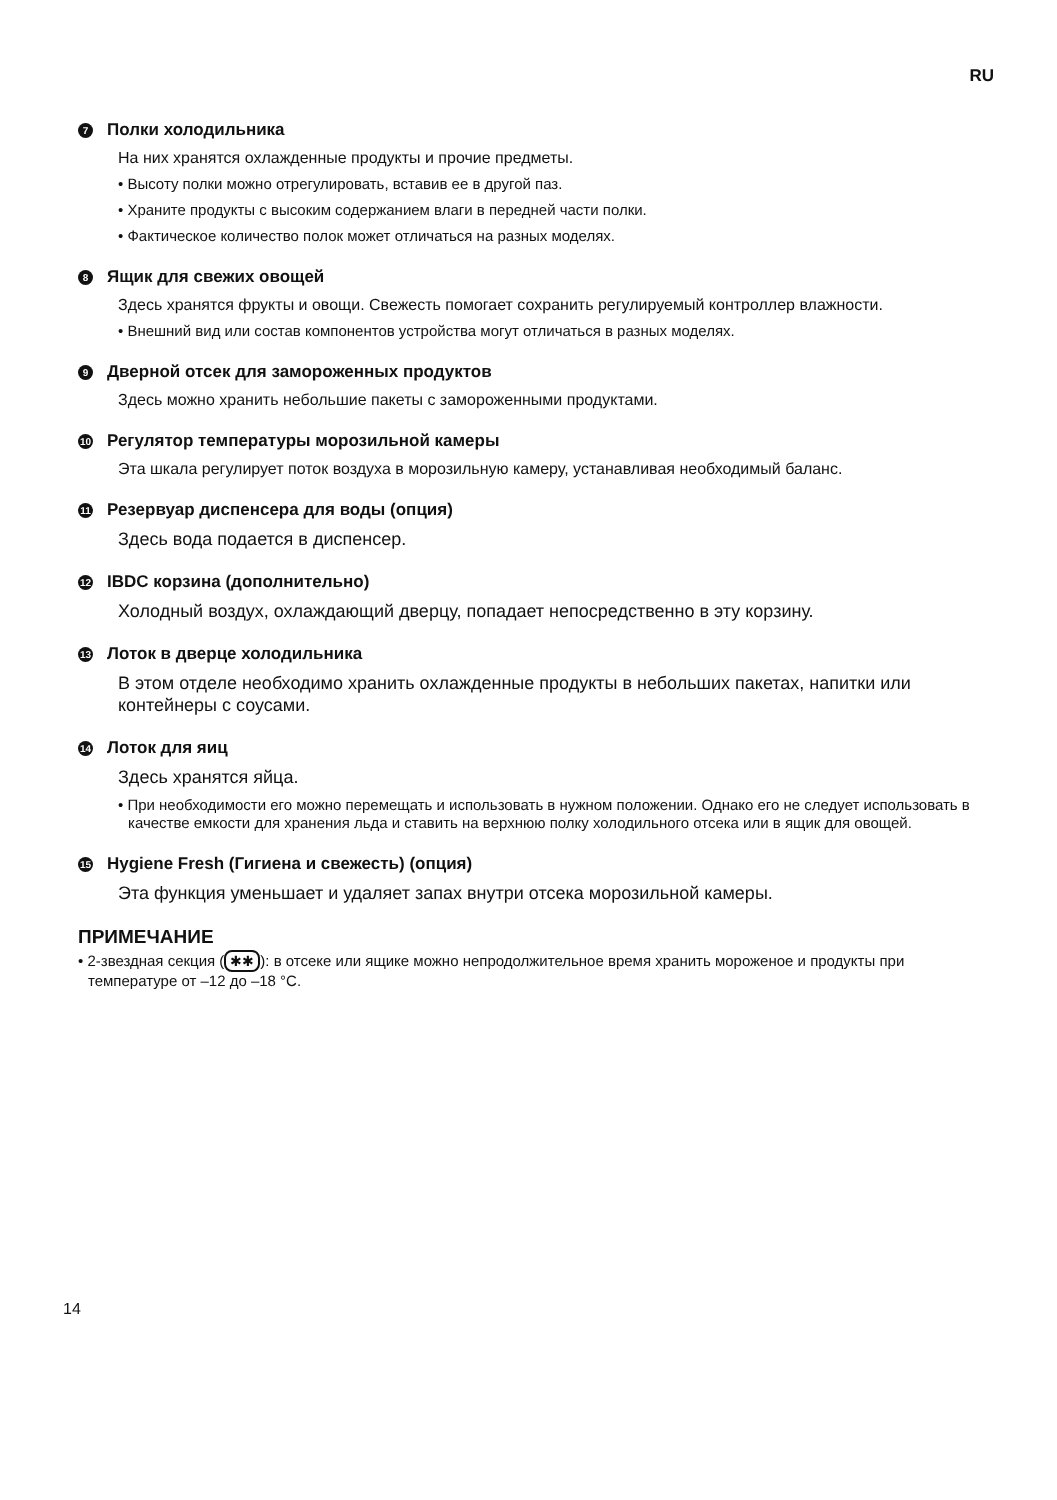RU
7 Полки холодильника
На них хранятся охлажденные продукты и прочие предметы.
• Высоту полки можно отрегулировать, вставив ее в другой паз.
• Храните продукты с высоким содержанием влаги в передней части полки.
• Фактическое количество полок может отличаться на разных моделях.
8 Ящик для свежих овощей
Здесь хранятся фрукты и овощи. Свежесть помогает сохранить регулируемый контроллер влажности.
• Внешний вид или состав компонентов устройства могут отличаться в разных моделях.
9 Дверной отсек для замороженных продуктов
Здесь можно хранить небольшие пакеты с замороженными продуктами.
10 Регулятор температуры морозильной камеры
Эта шкала регулирует поток воздуха в морозильную камеру, устанавливая необходимый баланс.
11 Резервуар диспенсера для воды (опция)
Здесь вода подается в диспенсер.
12 IBDC корзина (дополнительно)
Холодный воздух, охлаждающий дверцу, попадает непосредственно в эту корзину.
13 Лоток в дверце холодильника
В этом отделе необходимо хранить охлажденные продукты в небольших пакетах, напитки или контейнеры с соусами.
14 Лоток для яиц
Здесь хранятся яйца.
• При необходимости его можно перемещать и использовать в нужном положении. Однако его не следует использовать в качестве емкости для хранения льда и ставить на верхнюю полку холодильного отсека или в ящик для овощей.
15 Hygiene Fresh (Гигиена и свежесть) (опция)
Эта функция уменьшает и удаляет запах внутри отсека морозильной камеры.
ПРИМЕЧАНИЕ
• 2-звездная секция (✱✱): в отсеке или ящике можно непродолжительное время хранить мороженое и продукты при температуре от –12 до –18 °C.
14